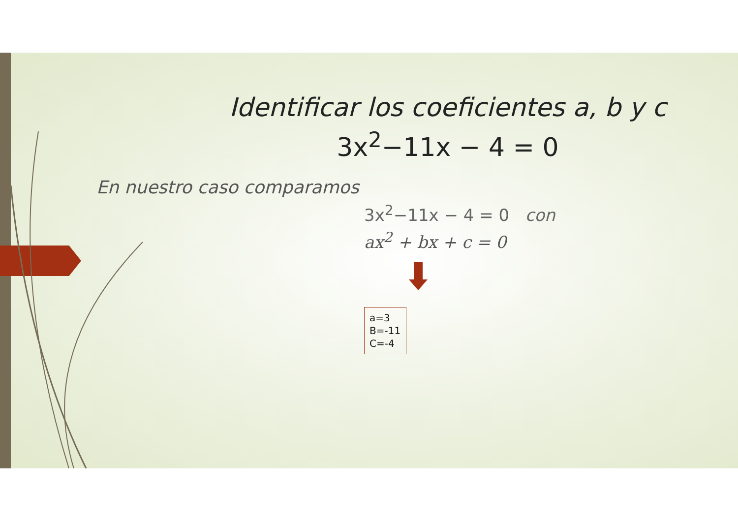Identificar los coeficientes a, b y c
3x<sup>2</sup>−11x − 4 = 0
En nuestro caso comparamos
3x<sup>2</sup>−11x − 4 = 0 con
ax<sup>2</sup> + bx + c = 0
a=3
B=-11
C=-4